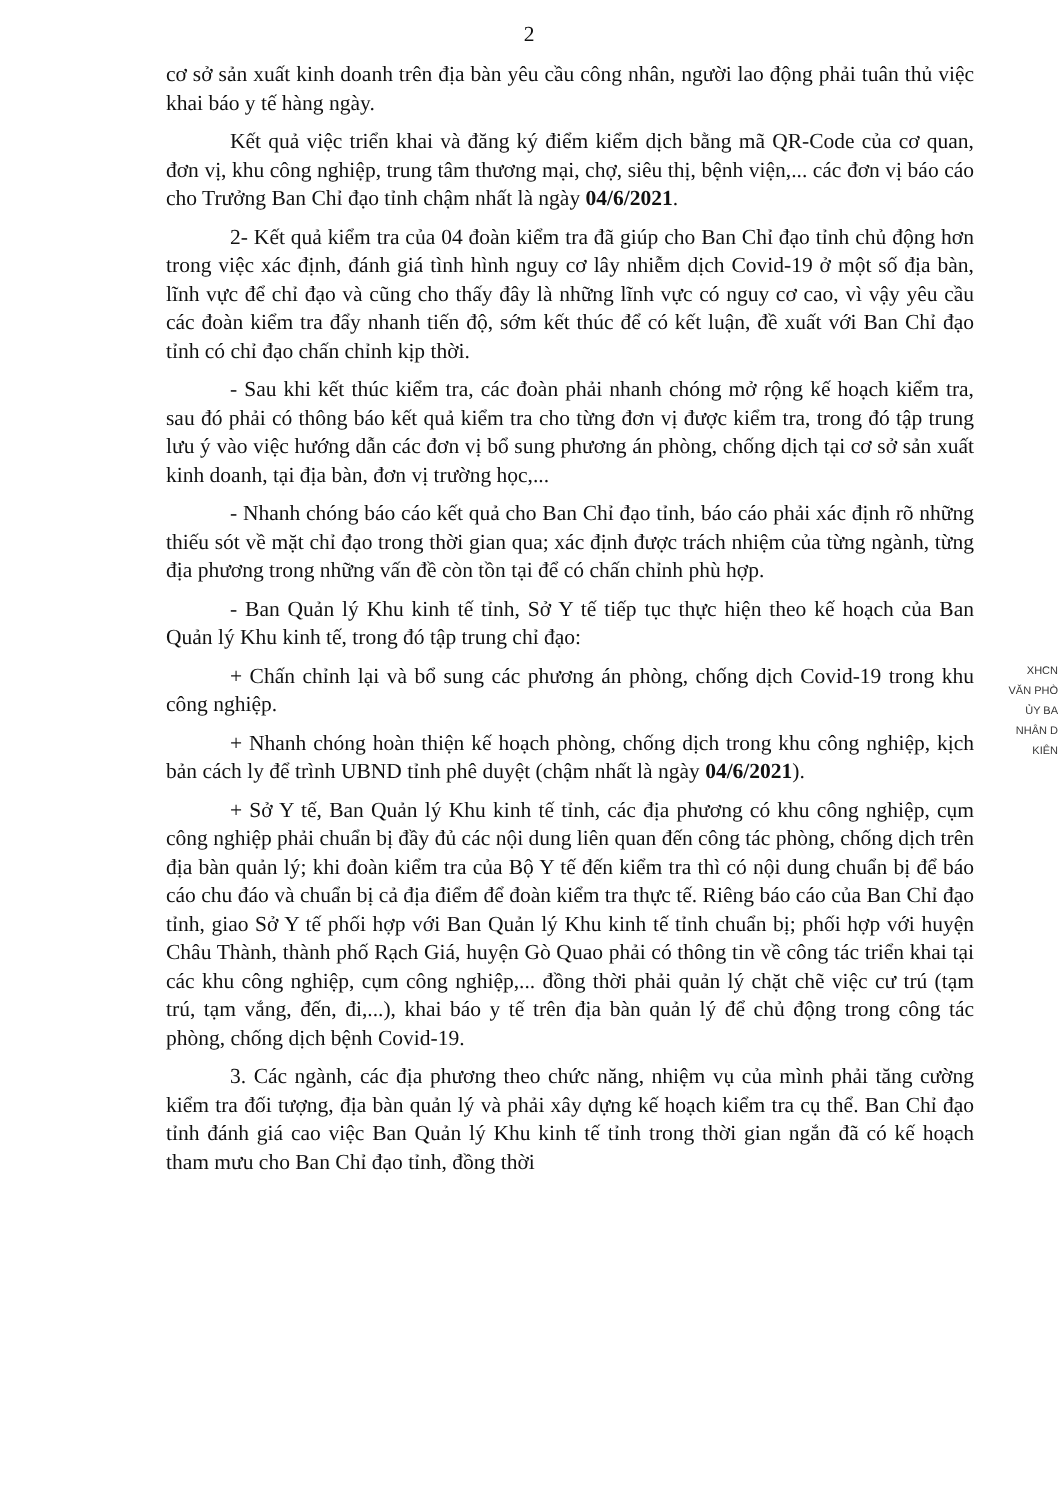2
cơ sở sản xuất kinh doanh trên địa bàn yêu cầu công nhân, người lao động phải tuân thủ việc khai báo y tế hàng ngày.
Kết quả việc triển khai và đăng ký điểm kiểm dịch bằng mã QR-Code của cơ quan, đơn vị, khu công nghiệp, trung tâm thương mại, chợ, siêu thị, bệnh viện,... các đơn vị báo cáo cho Trưởng Ban Chỉ đạo tỉnh chậm nhất là ngày 04/6/2021.
2- Kết quả kiểm tra của 04 đoàn kiểm tra đã giúp cho Ban Chỉ đạo tỉnh chủ động hơn trong việc xác định, đánh giá tình hình nguy cơ lây nhiễm dịch Covid-19 ở một số địa bàn, lĩnh vực để chỉ đạo và cũng cho thấy đây là những lĩnh vực có nguy cơ cao, vì vậy yêu cầu các đoàn kiểm tra đẩy nhanh tiến độ, sớm kết thúc để có kết luận, đề xuất với Ban Chỉ đạo tỉnh có chỉ đạo chấn chỉnh kịp thời.
- Sau khi kết thúc kiểm tra, các đoàn phải nhanh chóng mở rộng kế hoạch kiểm tra, sau đó phải có thông báo kết quả kiểm tra cho từng đơn vị được kiểm tra, trong đó tập trung lưu ý vào việc hướng dẫn các đơn vị bổ sung phương án phòng, chống dịch tại cơ sở sản xuất kinh doanh, tại địa bàn, đơn vị trường học,...
- Nhanh chóng báo cáo kết quả cho Ban Chỉ đạo tỉnh, báo cáo phải xác định rõ những thiếu sót về mặt chỉ đạo trong thời gian qua; xác định được trách nhiệm của từng ngành, từng địa phương trong những vấn đề còn tồn tại để có chấn chỉnh phù hợp.
- Ban Quản lý Khu kinh tế tỉnh, Sở Y tế tiếp tục thực hiện theo kế hoạch của Ban Quản lý Khu kinh tế, trong đó tập trung chỉ đạo:
+ Chấn chỉnh lại và bổ sung các phương án phòng, chống dịch Covid-19 trong khu công nghiệp.
+ Nhanh chóng hoàn thiện kế hoạch phòng, chống dịch trong khu công nghiệp, kịch bản cách ly để trình UBND tỉnh phê duyệt (chậm nhất là ngày 04/6/2021).
+ Sở Y tế, Ban Quản lý Khu kinh tế tỉnh, các địa phương có khu công nghiệp, cụm công nghiệp phải chuẩn bị đầy đủ các nội dung liên quan đến công tác phòng, chống dịch trên địa bàn quản lý; khi đoàn kiểm tra của Bộ Y tế đến kiểm tra thì có nội dung chuẩn bị để báo cáo chu đáo và chuẩn bị cả địa điểm để đoàn kiểm tra thực tế. Riêng báo cáo của Ban Chỉ đạo tỉnh, giao Sở Y tế phối hợp với Ban Quản lý Khu kinh tế tỉnh chuẩn bị; phối hợp với huyện Châu Thành, thành phố Rạch Giá, huyện Gò Quao phải có thông tin về công tác triển khai tại các khu công nghiệp, cụm công nghiệp,... đồng thời phải quản lý chặt chẽ việc cư trú (tạm trú, tạm vắng, đến, đi,...), khai báo y tế trên địa bàn quản lý để chủ động trong công tác phòng, chống dịch bệnh Covid-19.
3. Các ngành, các địa phương theo chức năng, nhiệm vụ của mình phải tăng cường kiểm tra đối tượng, địa bàn quản lý và phải xây dựng kế hoạch kiểm tra cụ thể. Ban Chỉ đạo tỉnh đánh giá cao việc Ban Quản lý Khu kinh tế tỉnh trong thời gian ngắn đã có kế hoạch tham mưu cho Ban Chỉ đạo tỉnh, đồng thời
XHCN
VĂN PHÒ
ỦY BA
NHÂN D
KIÊN